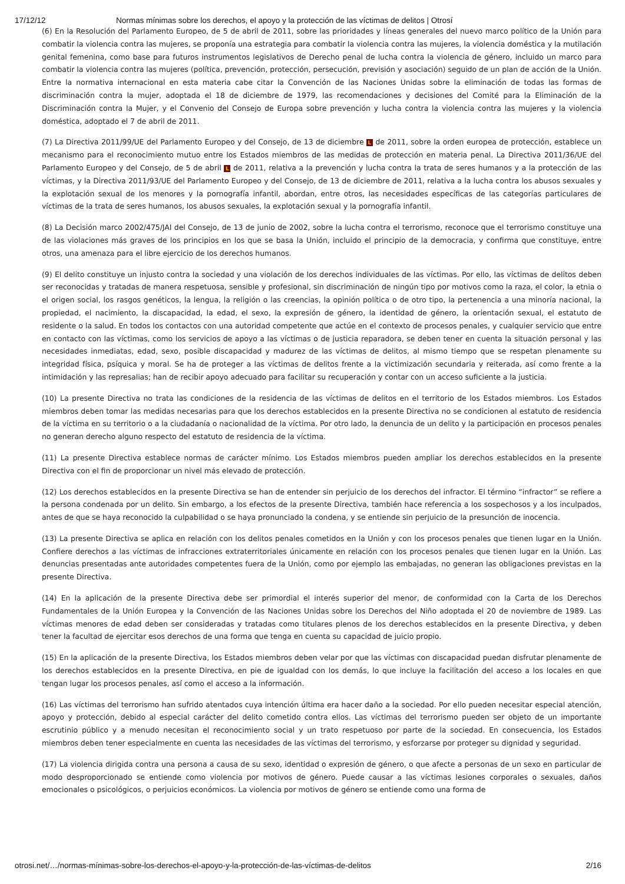17/12/12 Normas mínimas sobre los derechos, el apoyo y la protección de las víctimas de delitos | Otrosí
(6) En la Resolución del Parlamento Europeo, de 5 de abril de 2011, sobre las prioridades y líneas generales del nuevo marco político de la Unión para combatir la violencia contra las mujeres, se proponía una estrategia para combatir la violencia contra las mujeres, la violencia doméstica y la mutilación genital femenina, como base para futuros instrumentos legislativos de Derecho penal de lucha contra la violencia de género, incluido un marco para combatir la violencia contra las mujeres (política, prevención, protección, persecución, previsión y asociación) seguido de un plan de acción de la Unión. Entre la normativa internacional en esta materia cabe citar la Convención de las Naciones Unidas sobre la eliminación de todas las formas de discriminación contra la mujer, adoptada el 18 de diciembre de 1979, las recomendaciones y decisiones del Comité para la Eliminación de la Discriminación contra la Mujer, y el Convenio del Consejo de Europa sobre prevención y lucha contra la violencia contra las mujeres y la violencia doméstica, adoptado el 7 de abril de 2011.
(7) La Directiva 2011/99/UE del Parlamento Europeo y del Consejo, de 13 de diciembre L de 2011, sobre la orden europea de protección, establece un mecanismo para el reconocimiento mutuo entre los Estados miembros de las medidas de protección en materia penal. La Directiva 2011/36/UE del Parlamento Europeo y del Consejo, de 5 de abril L de 2011, relativa a la prevención y lucha contra la trata de seres humanos y a la protección de las víctimas, y la Directiva 2011/93/UE del Parlamento Europeo y del Consejo, de 13 de diciembre de 2011, relativa a la lucha contra los abusos sexuales y la explotación sexual de los menores y la pornografía infantil, abordan, entre otros, las necesidades específicas de las categorías particulares de víctimas de la trata de seres humanos, los abusos sexuales, la explotación sexual y la pornografía infantil.
(8) La Decisión marco 2002/475/JAI del Consejo, de 13 de junio de 2002, sobre la lucha contra el terrorismo, reconoce que el terrorismo constituye una de las violaciones más graves de los principios en los que se basa la Unión, incluido el principio de la democracia, y confirma que constituye, entre otros, una amenaza para el libre ejercicio de los derechos humanos.
(9) El delito constituye un injusto contra la sociedad y una violación de los derechos individuales de las víctimas. Por ello, las víctimas de delitos deben ser reconocidas y tratadas de manera respetuosa, sensible y profesional, sin discriminación de ningún tipo por motivos como la raza, el color, la etnia o el origen social, los rasgos genéticos, la lengua, la religión o las creencias, la opinión política o de otro tipo, la pertenencia a una minoría nacional, la propiedad, el nacimiento, la discapacidad, la edad, el sexo, la expresión de género, la identidad de género, la orientación sexual, el estatuto de residente o la salud. En todos los contactos con una autoridad competente que actúe en el contexto de procesos penales, y cualquier servicio que entre en contacto con las víctimas, como los servicios de apoyo a las víctimas o de justicia reparadora, se deben tener en cuenta la situación personal y las necesidades inmediatas, edad, sexo, posible discapacidad y madurez de las víctimas de delitos, al mismo tiempo que se respetan plenamente su integridad física, psíquica y moral. Se ha de proteger a las víctimas de delitos frente a la victimización secundaria y reiterada, así como frente a la intimidación y las represalias; han de recibir apoyo adecuado para facilitar su recuperación y contar con un acceso suficiente a la justicia.
(10) La presente Directiva no trata las condiciones de la residencia de las víctimas de delitos en el territorio de los Estados miembros. Los Estados miembros deben tomar las medidas necesarias para que los derechos establecidos en la presente Directiva no se condicionen al estatuto de residencia de la víctima en su territorio o a la ciudadanía o nacionalidad de la víctima. Por otro lado, la denuncia de un delito y la participación en procesos penales no generan derecho alguno respecto del estatuto de residencia de la víctima.
(11) La presente Directiva establece normas de carácter mínimo. Los Estados miembros pueden ampliar los derechos establecidos en la presente Directiva con el fin de proporcionar un nivel más elevado de protección.
(12) Los derechos establecidos en la presente Directiva se han de entender sin perjuicio de los derechos del infractor. El término “infractor” se refiere a la persona condenada por un delito. Sin embargo, a los efectos de la presente Directiva, también hace referencia a los sospechosos y a los inculpados, antes de que se haya reconocido la culpabilidad o se haya pronunciado la condena, y se entiende sin perjuicio de la presunción de inocencia.
(13) La presente Directiva se aplica en relación con los delitos penales cometidos en la Unión y con los procesos penales que tienen lugar en la Unión. Confiere derechos a las víctimas de infracciones extraterritoriales únicamente en relación con los procesos penales que tienen lugar en la Unión. Las denuncias presentadas ante autoridades competentes fuera de la Unión, como por ejemplo las embajadas, no generan las obligaciones previstas en la presente Directiva.
(14) En la aplicación de la presente Directiva debe ser primordial el interés superior del menor, de conformidad con la Carta de los Derechos Fundamentales de la Unión Europea y la Convención de las Naciones Unidas sobre los Derechos del Niño adoptada el 20 de noviembre de 1989. Las víctimas menores de edad deben ser consideradas y tratadas como titulares plenos de los derechos establecidos en la presente Directiva, y deben tener la facultad de ejercitar esos derechos de una forma que tenga en cuenta su capacidad de juicio propio.
(15) En la aplicación de la presente Directiva, los Estados miembros deben velar por que las víctimas con discapacidad puedan disfrutar plenamente de los derechos establecidos en la presente Directiva, en pie de igualdad con los demás, lo que incluye la facilitación del acceso a los locales en que tengan lugar los procesos penales, así como el acceso a la información.
(16) Las víctimas del terrorismo han sufrido atentados cuya intención última era hacer daño a la sociedad. Por ello pueden necesitar especial atención, apoyo y protección, debido al especial carácter del delito cometido contra ellos. Las víctimas del terrorismo pueden ser objeto de un importante escrutinio público y a menudo necesitan el reconocimiento social y un trato respetuoso por parte de la sociedad. En consecuencia, los Estados miembros deben tener especialmente en cuenta las necesidades de las víctimas del terrorismo, y esforzarse por proteger su dignidad y seguridad.
(17) La violencia dirigida contra una persona a causa de su sexo, identidad o expresión de género, o que afecte a personas de un sexo en particular de modo desproporcionado se entiende como violencia por motivos de género. Puede causar a las víctimas lesiones corporales o sexuales, daños emocionales o psicológicos, o perjuicios económicos. La violencia por motivos de género se entiende como una forma de
otrosi.net/…/normas-mínimas-sobre-los-derechos-el-apoyo-y-la-protección-de-las-víctimas-de-delitos 2/16